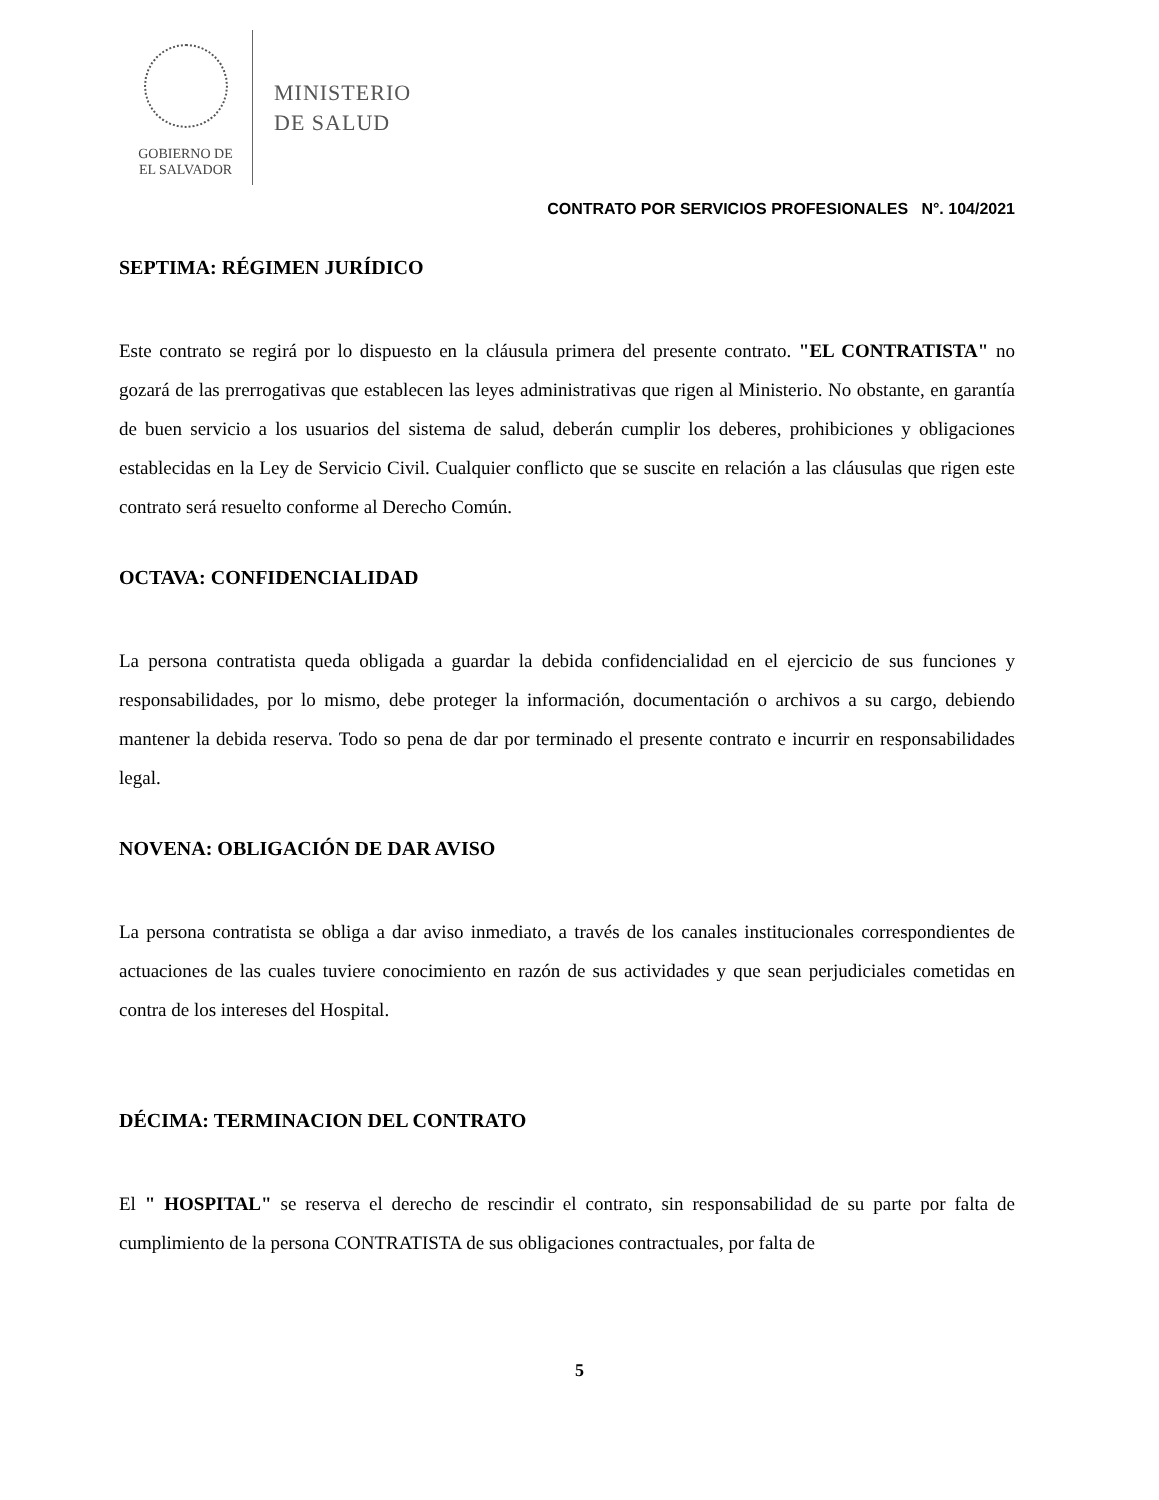GOBIERNO DE
EL SALVADOR
MINISTERIO
DE SALUD
CONTRATO POR SERVICIOS PROFESIONALES N°. 104/2021
SEPTIMA: RÉGIMEN JURÍDICO
Este contrato se regirá por lo dispuesto en la cláusula primera del presente contrato. "EL CONTRATISTA" no gozará de las prerrogativas que establecen las leyes administrativas que rigen al Ministerio. No obstante, en garantía de buen servicio a los usuarios del sistema de salud, deberán cumplir los deberes, prohibiciones y obligaciones establecidas en la Ley de Servicio Civil. Cualquier conflicto que se suscite en relación a las cláusulas que rigen este contrato será resuelto conforme al Derecho Común.
OCTAVA: CONFIDENCIALIDAD
La persona contratista queda obligada a guardar la debida confidencialidad en el ejercicio de sus funciones y responsabilidades, por lo mismo, debe proteger la información, documentación o archivos a su cargo, debiendo mantener la debida reserva. Todo so pena de dar por terminado el presente contrato e incurrir en responsabilidades legal.
NOVENA: OBLIGACIÓN DE DAR AVISO
La persona contratista se obliga a dar aviso inmediato, a través de los canales institucionales correspondientes de actuaciones de las cuales tuviere conocimiento en razón de sus actividades y que sean perjudiciales cometidas en contra de los intereses del Hospital.
DÉCIMA: TERMINACION DEL CONTRATO
El " HOSPITAL" se reserva el derecho de rescindir el contrato, sin responsabilidad de su parte por falta de cumplimiento de la persona CONTRATISTA de sus obligaciones contractuales, por falta de
5